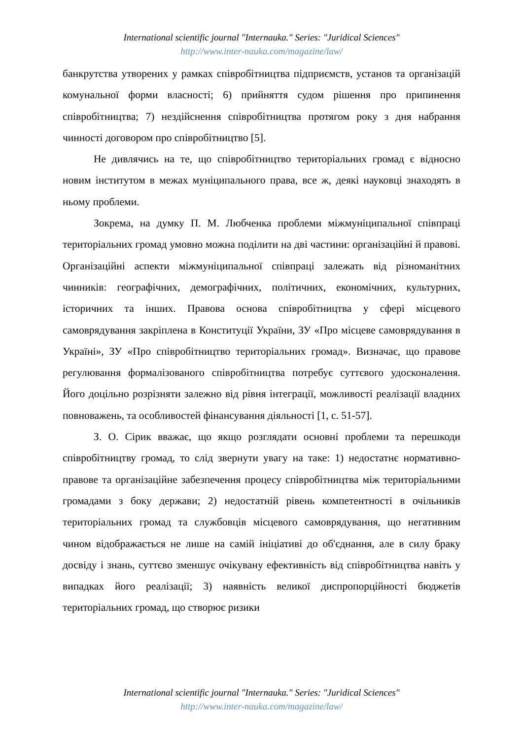International scientific journal "Internauka." Series: "Juridical Sciences"
http://www.inter-nauka.com/magazine/law/
банкрутства утворених у рамках співробітництва підприємств, установ та організацій комунальної форми власності; 6) прийняття судом рішення про припинення співробітництва; 7) нездійснення співробітництва протягом року з дня набрання чинності договором про співробітництво [5].
Не дивлячись на те, що співробітництво територіальних громад є відносно новим інститутом в межах муніципального права, все ж, деякі науковці знаходять в ньому проблеми.
Зокрема, на думку П. М. Любченка проблеми міжмуніципальної співпраці територіальних громад умовно можна поділити на дві частини: організаційні й правові. Організаційні аспекти міжмуніципальної співпраці залежать від різноманітних чинників: географічних, демографічних, політичних, економічних, культурних, історичних та інших. Правова основа співробітництва у сфері місцевого самоврядування закріплена в Конституції України, ЗУ «Про місцеве самоврядування в Україні», ЗУ «Про співробітництво територіальних громад». Визначає, що правове регулювання формалізованого співробітництва потребує суттєвого удосконалення. Його доцільно розрізняти залежно від рівня інтеграції, можливості реалізації владних повноважень, та особливостей фінансування діяльності [1, с. 51-57].
З. О. Сірик вважає, що якщо розглядати основні проблеми та перешкоди співробітництву громад, то слід звернути увагу на таке: 1) недостатнє нормативно-правове та організаційне забезпечення процесу співробітництва між територіальними громадами з боку держави; 2) недостатній рівень компетентності в очільників територіальних громад та службовців місцевого самоврядування, що негативним чином відображається не лише на самій ініціативі до об'єднання, але в силу браку досвіду і знань, суттєво зменшує очікувану ефективність від співробітництва навіть у випадках його реалізації; 3) наявність великої диспропорційності бюджетів територіальних громад, що створює ризики
International scientific journal "Internauka." Series: "Juridical Sciences"
http://www.inter-nauka.com/magazine/law/